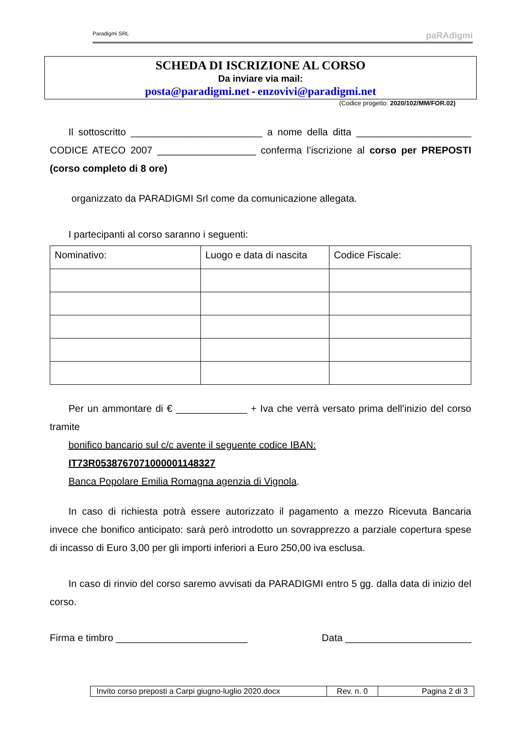Paradigmi SRL paRAdigmi
SCHEDA DI ISCRIZIONE AL CORSO
Da inviare via mail:
posta@paradigmi.net - enzovivi@paradigmi.net
(Codice progetto: 2020/102/MM/FOR.02)
Il sottoscritto ________________________ a nome della ditta _____________________ CODICE ATECO 2007 __________________ conferma l’iscrizione al corso per PREPOSTI (corso completo di 8 ore)
organizzato da PARADIGMI Srl come da comunicazione allegata.
I partecipanti al corso saranno i seguenti:
| Nominativo: | Luogo e data di nascita | Codice Fiscale: |
Per un ammontare di € _____________ + Iva che verrà versato prima dell’inizio del corso tramite
bonifico bancario sul c/c avente il seguente codice IBAN:
IT73R0538767071000001148327
Banca Popolare Emilia Romagna agenzia di Vignola.
In caso di richiesta potrà essere autorizzato il pagamento a mezzo Ricevuta Bancaria invece che bonifico anticipato: sarà però introdotto un sovrapprezzo a parziale copertura spese di incasso di Euro 3,00 per gli importi inferiori a Euro 250,00 iva esclusa.
In caso di rinvio del corso saremo avvisati da PARADIGMI entro 5 gg. dalla data di inizio del corso.
Firma e timbro ________________________ Data _______________________
| Invito corso preposti a Carpi giugno-luglio 2020.docx | Rev. n. 0 | Pagina 2 di 3 |